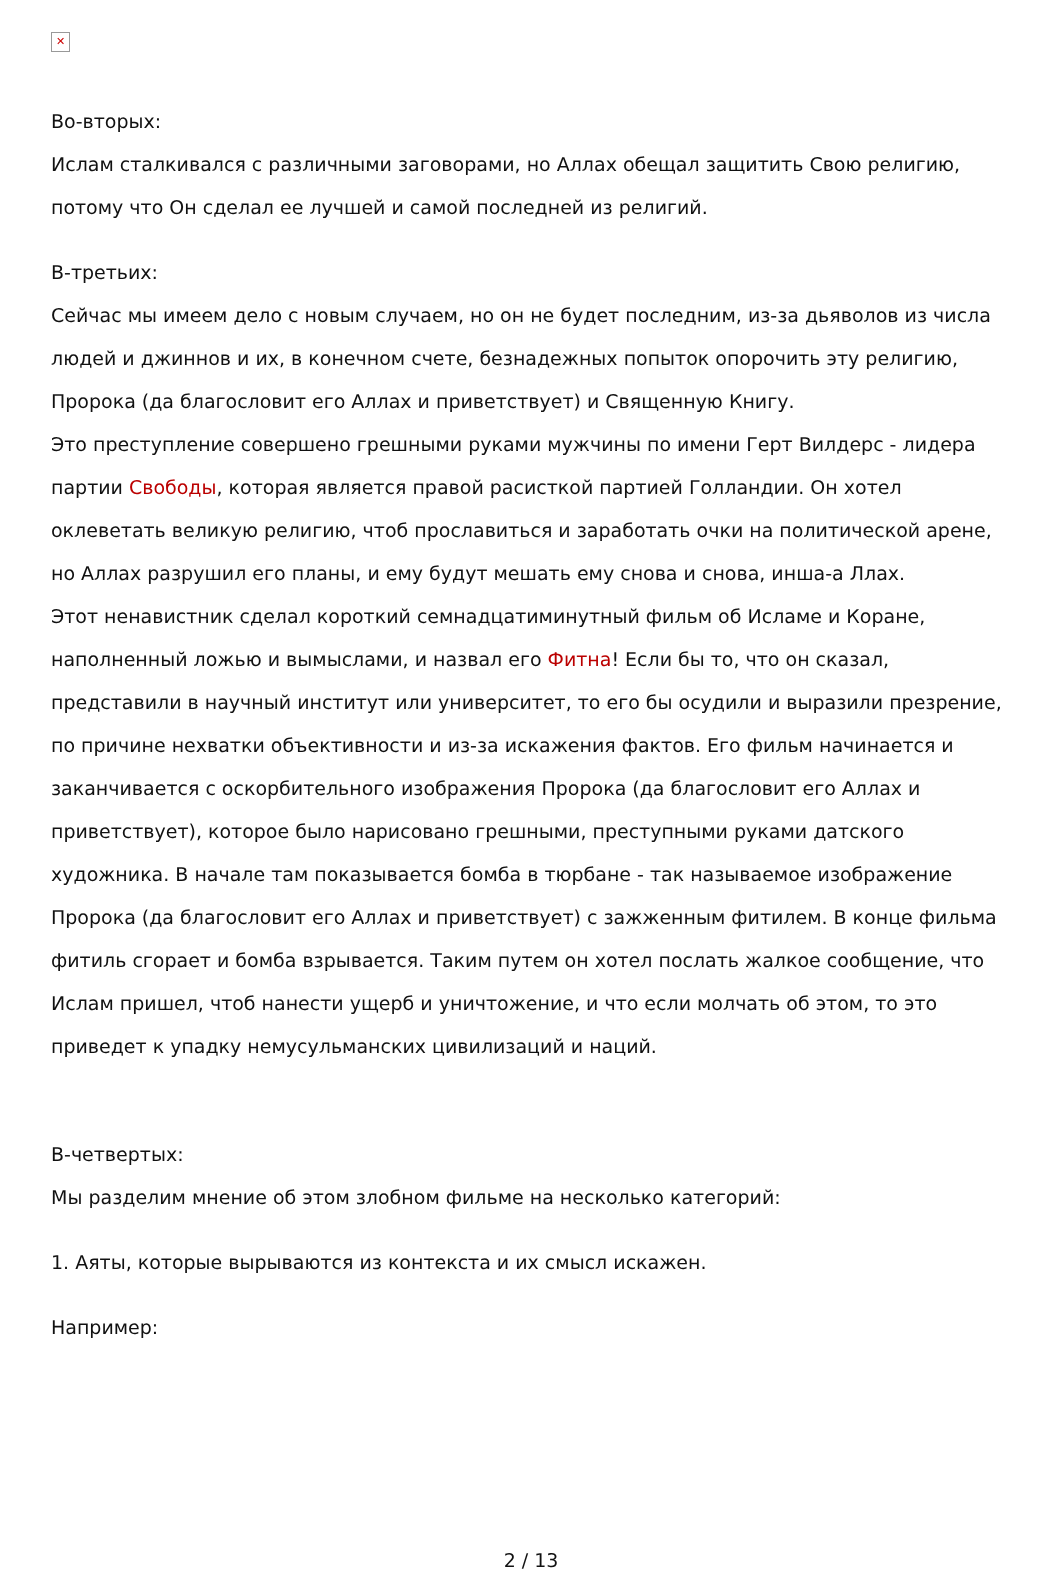✕
Во-вторых:
Ислам сталкивался с различными заговорами, но Аллах обещал защитить Свою религию, потому что Он сделал ее лучшей и самой последней из религий.
В-третьих:
Сейчас мы имеем дело с новым случаем, но он не будет последним, из-за дьяволов из числа людей и джиннов и их, в конечном счете, безнадежных попыток опорочить эту религию, Пророка (да благословит его Аллах и приветствует) и Священную Книгу.
Это преступление совершено грешными руками мужчины по имени Герт Вилдерс - лидера партии Свободы, которая является правой расисткой партией Голландии. Он хотел оклеветать великую религию, чтоб прославиться и заработать очки на политической арене, но Аллах разрушил его планы, и ему будут мешать ему снова и снова, инша-а Ллах.
Этот ненавистник сделал короткий семнадцатиминутный фильм об Исламе и Коране, наполненный ложью и вымыслами, и назвал его Фитна! Если бы то, что он сказал, представили в научный институт или университет, то его бы осудили и выразили презрение, по причине нехватки объективности и из-за искажения фактов. Его фильм начинается и заканчивается с оскорбительного изображения Пророка (да благословит его Аллах и приветствует), которое было нарисовано грешными, преступными руками датского художника. В начале там показывается бомба в тюрбане - так называемое изображение Пророка (да благословит его Аллах и приветствует) с зажженным фитилем. В конце фильма фитиль сгорает и бомба взрывается. Таким путем он хотел послать жалкое сообщение, что Ислам пришел, чтоб нанести ущерб и уничтожение, и что если молчать об этом, то это приведет к упадку немусульманских цивилизаций и наций.
В-четвертых:
Мы разделим мнение об этом злобном фильме на несколько категорий:
1. Аяты, которые вырываются из контекста и их смысл искажен.
Например:
2 / 13